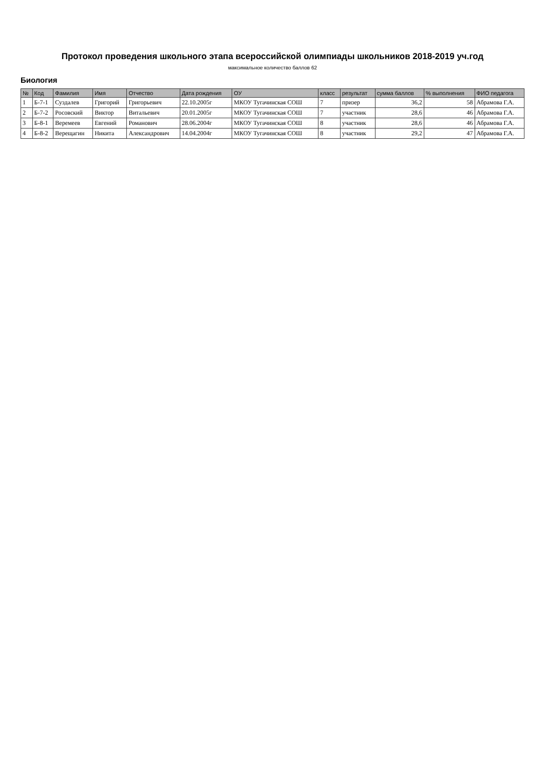Протокол проведения школьного этапа всероссийской олимпиады школьников 2018-2019 уч.год
максимальное количество баллов 62
Биология
| № | Код | Фамилия | Имя | Отчество | Дата рождения | ОУ | класс | результат | сумма баллов | % выполнения | ФИО педагога |
| --- | --- | --- | --- | --- | --- | --- | --- | --- | --- | --- | --- |
| 1 | Б-7-1 | Суздалев | Григорий | Григорьевич | 22.10.2005г | МКОУ Тугачинская СОШ | 7 | призер | 36,2 | 58 | Абрамова Г.А. |
| 2 | Б-7-2 | Росовский | Виктор | Витальевич | 20.01.2005г | МКОУ Тугачинская СОШ | 7 | участник | 28,6 | 46 | Абрамова Г.А. |
| 3 | Б-8-1 | Веремеев | Евгений | Романович | 28.06.2004г | МКОУ Тугачинская СОШ | 8 | участник | 28,6 | 46 | Абрамова Г.А. |
| 4 | Б-8-2 | Верещагин | Никита | Александрович | 14.04.2004г | МКОУ Тугачинская СОШ | 8 | участник | 29,2 | 47 | Абрамова Г.А. |